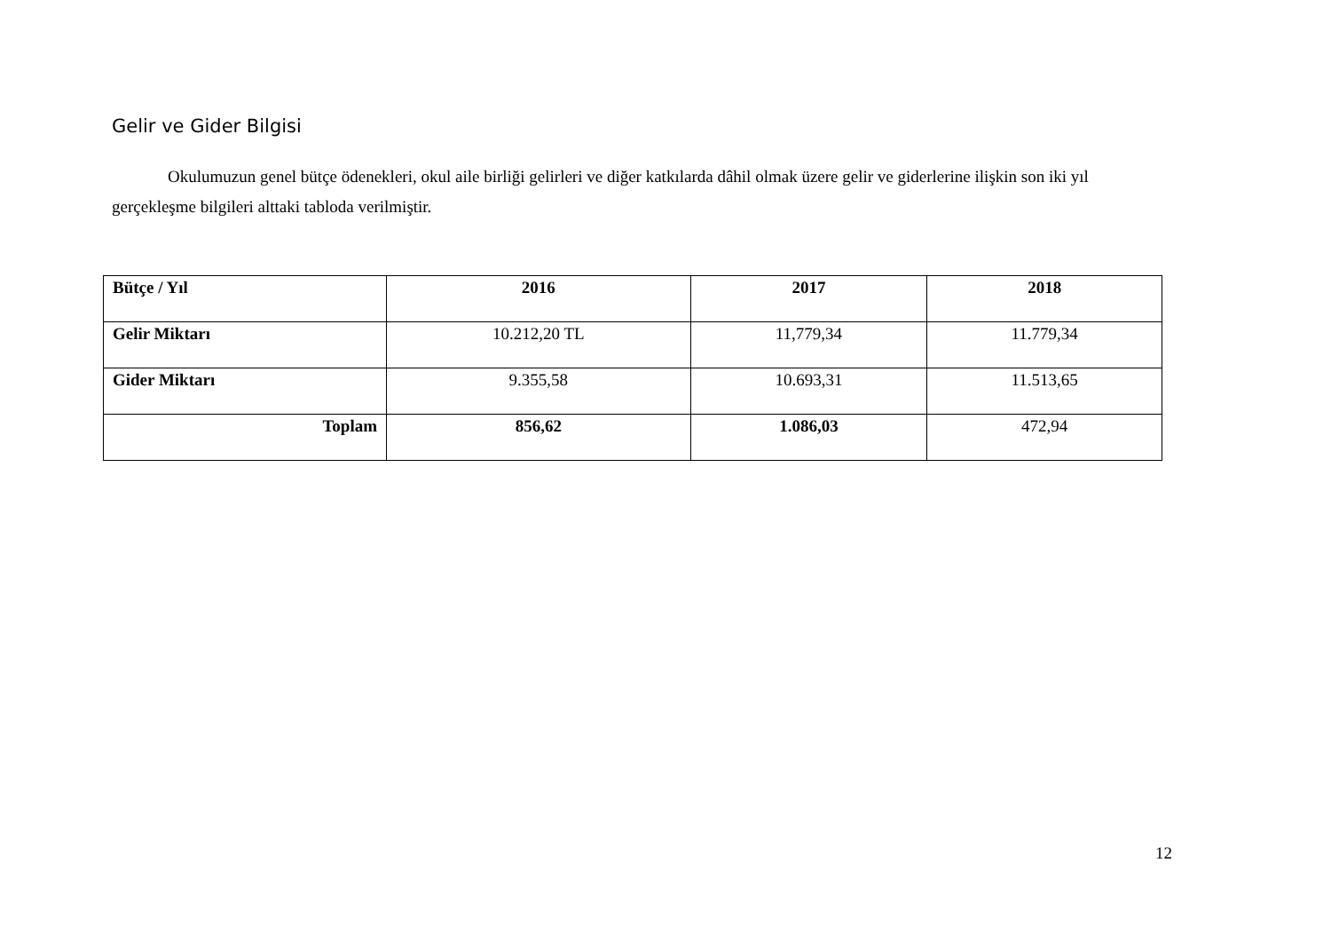Gelir ve Gider Bilgisi
Okulumuzun genel bütçe ödenekleri, okul aile birliği gelirleri ve diğer katkılarda dâhil olmak üzere gelir ve giderlerine ilişkin son iki yıl gerçekleşme bilgileri alttaki tabloda verilmiştir.
| Bütçe / Yıl | 2016 | 2017 | 2018 |
| --- | --- | --- | --- |
| Gelir Miktarı | 10.212,20 TL | 11,779,34 | 11.779,34 |
| Gider Miktarı | 9.355,58 | 10.693,31 | 11.513,65 |
| Toplam | 856,62 | 1.086,03 | 472,94 |
12